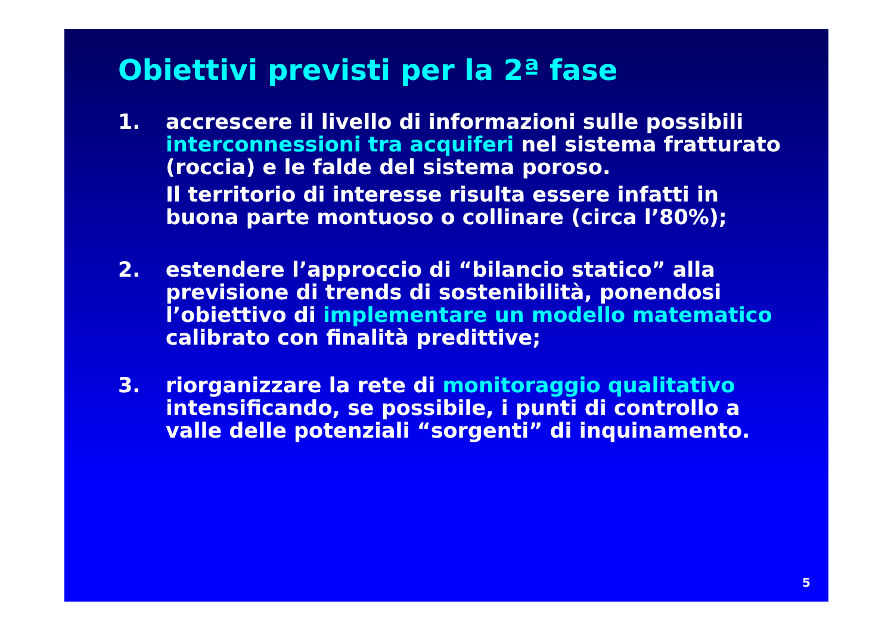Obiettivi previsti per la 2ª fase
1. accrescere il livello di informazioni sulle possibili interconnessioni tra acquiferi nel sistema fratturato (roccia) e le falde del sistema poroso.
Il territorio di interesse risulta essere infatti in buona parte montuoso o collinare (circa l’80%);
2. estendere l’approccio di “bilancio statico” alla previsione di trends di sostenibilità, ponendosi l’obiettivo di implementare un modello matematico calibrato con finalità predittive;
3. riorganizzare la rete di monitoraggio qualitativo intensificando, se possibile, i punti di controllo a valle delle potenziali “sorgenti” di inquinamento.
5